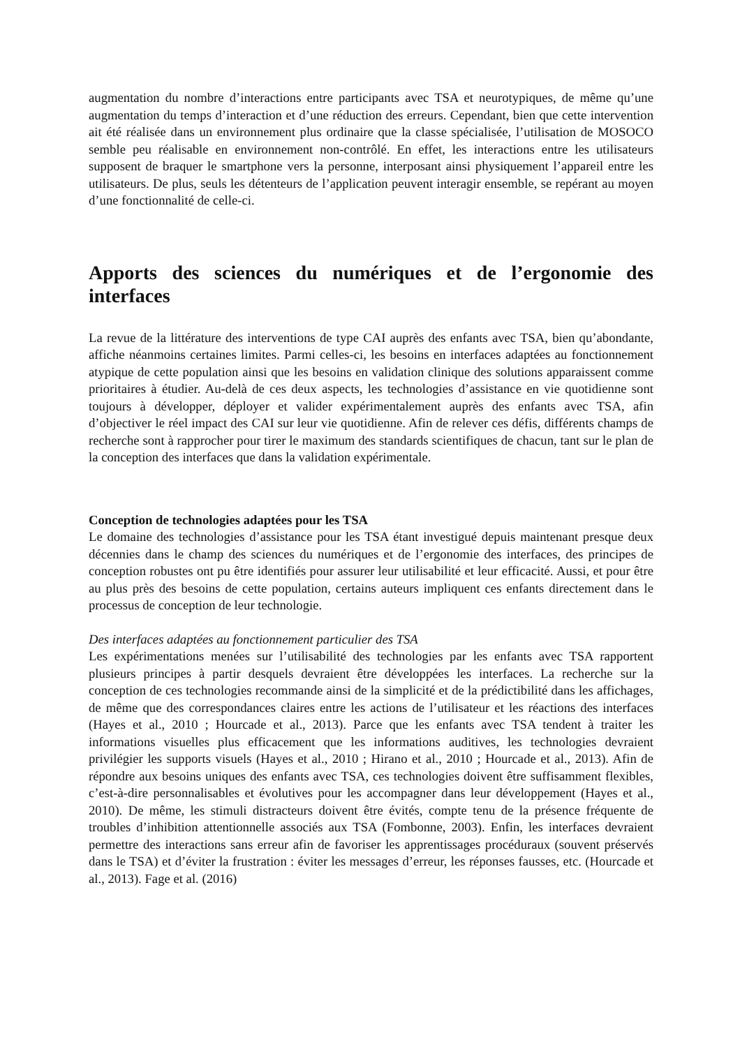augmentation du nombre d’interactions entre participants avec TSA et neurotypiques, de même qu’une augmentation du temps d’interaction et d’une réduction des erreurs. Cependant, bien que cette intervention ait été réalisée dans un environnement plus ordinaire que la classe spécialisée, l’utilisation de MOSOCO semble peu réalisable en environnement non-contrôlé. En effet, les interactions entre les utilisateurs supposent de braquer le smartphone vers la personne, interposant ainsi physiquement l’appareil entre les utilisateurs. De plus, seuls les détenteurs de l’application peuvent interagir ensemble, se repérant au moyen d’une fonctionnalité de celle-ci.
Apports des sciences du numériques et de l’ergonomie des interfaces
La revue de la littérature des interventions de type CAI auprès des enfants avec TSA, bien qu’abondante, affiche néanmoins certaines limites. Parmi celles-ci, les besoins en interfaces adaptées au fonctionnement atypique de cette population ainsi que les besoins en validation clinique des solutions apparaissent comme prioritaires à étudier. Au-delà de ces deux aspects, les technologies d’assistance en vie quotidienne sont toujours à développer, déployer et valider expérimentalement auprès des enfants avec TSA, afin d’objectiver le réel impact des CAI sur leur vie quotidienne. Afin de relever ces défis, différents champs de recherche sont à rapprocher pour tirer le maximum des standards scientifiques de chacun, tant sur le plan de la conception des interfaces que dans la validation expérimentale.
Conception de technologies adaptées pour les TSA
Le domaine des technologies d’assistance pour les TSA étant investigué depuis maintenant presque deux décennies dans le champ des sciences du numériques et de l’ergonomie des interfaces, des principes de conception robustes ont pu être identifiés pour assurer leur utilisabilité et leur efficacité. Aussi, et pour être au plus près des besoins de cette population, certains auteurs impliquent ces enfants directement dans le processus de conception de leur technologie.
Des interfaces adaptées au fonctionnement particulier des TSA
Les expérimentations menées sur l’utilisabilité des technologies par les enfants avec TSA rapportent plusieurs principes à partir desquels devraient être développées les interfaces. La recherche sur la conception de ces technologies recommande ainsi de la simplicité et de la prédictibilité dans les affichages, de même que des correspondances claires entre les actions de l’utilisateur et les réactions des interfaces (Hayes et al., 2010 ; Hourcade et al., 2013). Parce que les enfants avec TSA tendent à traiter les informations visuelles plus efficacement que les informations auditives, les technologies devraient privilégier les supports visuels (Hayes et al., 2010 ; Hirano et al., 2010 ; Hourcade et al., 2013). Afin de répondre aux besoins uniques des enfants avec TSA, ces technologies doivent être suffisamment flexibles, c’est-à-dire personnalisables et évolutives pour les accompagner dans leur développement (Hayes et al., 2010). De même, les stimuli distracteurs doivent être évités, compte tenu de la présence fréquente de troubles d’inhibition attentionnelle associés aux TSA (Fombonne, 2003). Enfin, les interfaces devraient permettre des interactions sans erreur afin de favoriser les apprentissages procéduraux (souvent préservés dans le TSA) et d’éviter la frustration : éviter les messages d’erreur, les réponses fausses, etc. (Hourcade et al., 2013). Fage et al. (2016)